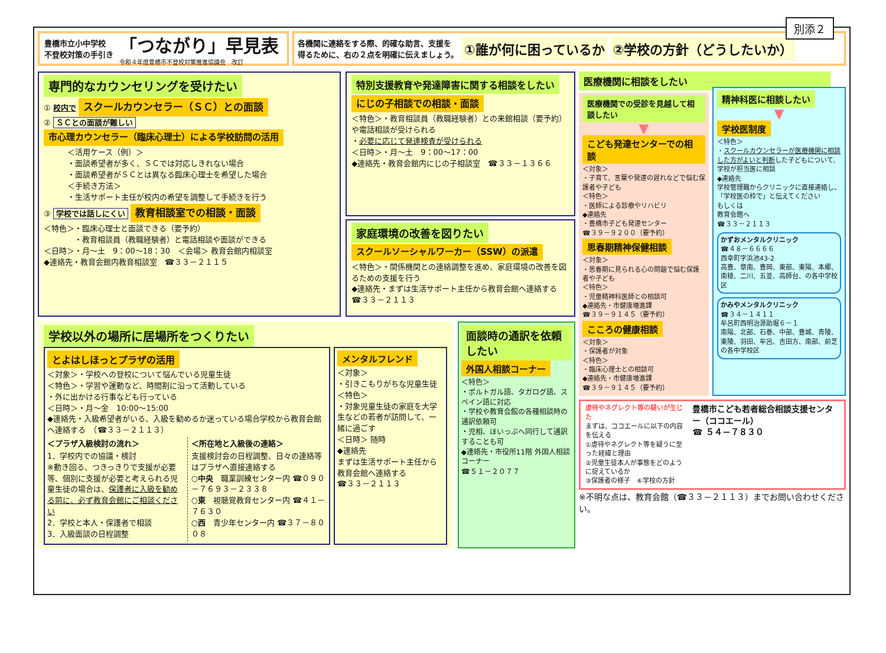別添２
豊橋市立小中学校
不登校対策の手引き
「つながり」早見表
令和４年度豊橋市不登校対策推進協議会　改訂
各機関に連絡をする際、的確な助言、支援を
得るために、右の２点を明確に伝えましょう。
①誰が何に困っているか ②学校の方針（どうしたいか）
専門的なカウンセリングを受けたい
① 校内で スクールカウンセラー（ＳＣ）との面談
② ＳＣとの面談が難しい
市心理カウンセラー（臨床心理士）による学校訪問の活用
＜活用ケース（例）＞
・面談希望者が多く、ＳＣでは対応しきれない場合
・面談希望者がＳＣとは異なる臨床心理士を希望した場合
＜手続き方法＞
・生活サポート主任が校内の希望を調整して手続きを行う
③ 学校では話しにくい 教育相談室での相談・面談
＜特色＞・臨床心理士と面談できる（要予約）
　　　　・教育相談員（教職経験者）と電話相談や面談ができる
＜日時＞・月～土　9：00～18：30　＜会場＞ 教育会館内相談室
◆連絡先・教育会館内教育相談室　☎３３－２１１５
特別支援教育や発達障害に関する相談をしたい
にじの子相談での相談・面談
＜特色＞・教育相談員（教職経験者）との来館相談（要予約）や電話相談が受けられる
・必要に応じて発達検査が受けられる
＜日時＞・月～土　9：00～17：00
◆連絡先・教育会館内にじの子相談室　☎３３－１３６６
家庭環境の改善を図りたい
スクールソーシャルワーカー（SSW）の派遣
＜特色＞・関係機関との連絡調整を進め、家庭環境の改善を図るための支援を行う
◆連絡先・まずは生活サポート主任から教育会館へ連絡する　☎３３－２１１３
学校以外の場所に居場所をつくりたい
とよはしほっとプラザの活用
＜対象＞・学校への登校について悩んでいる児童生徒
＜特色＞・学習や運動など、時間割に沿って活動している
・外に出かける行事なども行っている
＜日時＞・月～金　10:00～15:00
◆連絡先・入級希望者がいる、入級を勧めるか迷っている場合学校から教育会館へ連絡する　（☎３３－２１１３）
＜プラザ入級検討の流れ＞
1．学校内での協議・検討
※動き回る、つきっきりで支援が必要等、個別に支援が必要と考えられる児童生徒の場合は、保護者に入級を勧める前に、必ず教育会館にご相談ください
2．学校と本人・保護者で相談
3．入級面談の日程調整
＜所在地と入級後の連絡＞
支援検討会の日程調整、日々の連絡等はプラザへ直接連絡する
○中央　職業訓練センター内 ☎０９０－７６９３－２３３８
○東　視聴覚教育センター内 ☎４１－７６３０
○西　青少年センター内 ☎３７－８００８
メンタルフレンド
＜対象＞
・引きこもりがちな児童生徒
＜特色＞
・対象児童生徒の家庭を大学生などの若者が訪問して、一緒に過ごす
＜日時＞ 随時
◆連絡先
まずは生活サポート主任から教育会館へ連絡する
☎３３－２１１３
面談時の通訳を依頼したい
外国人相談コーナー
＜特色＞
・ポルトガル語、タガログ語、スペイン語に対応
・学校や教育会館の各種相談時の通訳依頼可
・児相、ほいっぷへ同行して通訳することも可
◆連絡先・市役所11階 外国人相談コーナー
☎５１－２０７７
医療機関に相談をしたい
医療機関での受診を見越して相談したい
▼
こども発達センターでの相談
＜対象＞
・子育て、言葉や発達の遅れなどで悩む保護者や子ども
＜特色＞
・医師による診療やリハビリ
◆連絡先
・豊橋市子ども発達センター
☎３９－９２００（要予約）
思春期精神保健相談
＜対象＞
・思春期に見られる心の問題で悩む保護者や子ども
＜特色＞
・児童精神科医師との相談可
◆連絡先・市健康増進課
☎３９－９１４５（要予約）
こころの健康相談
＜対象＞
・保護者が対象
＜特色＞
・臨床心理士との相談可
◆連絡先・市健康増進課
☎３９－９１４５（要予約）
精神科医に相談したい
▼
学校医制度
＜特色＞
・スクールカウンセラーが医療機関に相談した方がよいと判断した子どもについて、学校が担当医に相談
◆連絡先
学校管理職からクリニックに直接連絡し、「学校医の枠で」と伝えてください
もしくは
教育会館へ
☎３３－２１１３
かずおメンタルクリニック
☎４８－６６６６
西幸町字浜池43-2
高豊、章南、豊岡、東部、東陽、本郷、南稜、二川、五並、高師台、の各中学校区
かみやメンタルクリニック
☎３４－１４１１
牟呂町西明治源助堀６－１
南陽、北部、石巻、中部、豊城、青陵、東陵、羽田、牟呂、吉田方、南部、前芝の各中学校区
虐待やネグレクト等の疑いが生じた
まずは、ココエールに以下の内容を伝える
①虐待やネグレクト等を疑うに至った経緯と理由
②児童生徒本人が事態をどのように捉えているか
③保護者の様子　④学校の方針
豊橋市こども若者総合相談支援センター（ココエール）
☎ ５４－７８３０
※不明な点は、教育会館（☎３３－２１１３）までお問い合わせください。